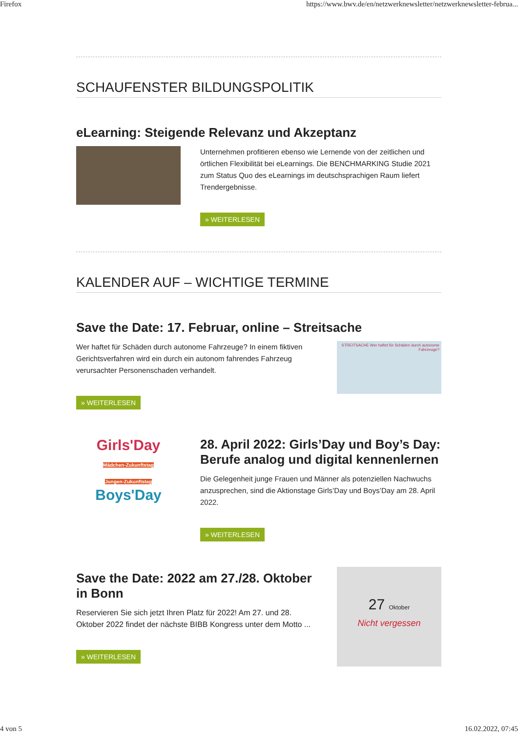Firefox https://www.bwv.de/en/netzwerknewsletter/netzwerknewsletter-februa...
SCHAUFENSTER BILDUNGSPOLITIK
eLearning: Steigende Relevanz und Akzeptanz
Unternehmen profitieren ebenso wie Lernende von der zeitlichen und örtlichen Flexibilität bei eLearnings. Die BENCHMARKING Studie 2021 zum Status Quo des eLearnings im deutschsprachigen Raum liefert Trendergebnisse.
» WEITERLESEN
KALENDER AUF – WICHTIGE TERMINE
Save the Date: 17. Februar, online – Streitsache
Wer haftet für Schäden durch autonome Fahrzeuge? In einem fiktiven Gerichtsverfahren wird ein durch ein autonom fahrendes Fahrzeug verursachter Personenschaden verhandelt.
» WEITERLESEN
STREITSACHE Wer haftet für Schäden durch autonome Fahrzeuge?
Girls'Day
Mädchen-Zukunftstag
Jungen-Zukunftstag
Boys'Day
28. April 2022: Girls’Day und Boy’s Day: Berufe analog und digital kennenlernen
Die Gelegenheit junge Frauen und Männer als potenziellen Nachwuchs anzusprechen, sind die Aktionstage Girls’Day und Boys’Day am 28. April 2022.
» WEITERLESEN
Save the Date: 2022 am 27./28. Oktober in Bonn
Reservieren Sie sich jetzt Ihren Platz für 2022! Am 27. und 28. Oktober 2022 findet der nächste BIBB Kongress unter dem Motto ...
» WEITERLESEN
27 Oktober
Nicht vergessen
4 von 5 16.02.2022, 07:45